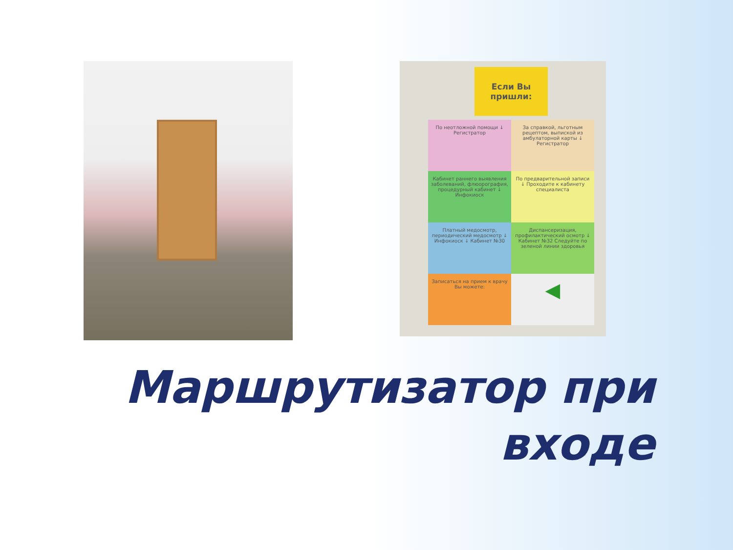Если Вы пришли:
По неотложной помощи ↓ Регистратор
За справкой, льготным рецептом, выпиской из амбулаторной карты ↓ Регистратор
Кабинет раннего выявления заболеваний, флюорография, процедурный кабинет ↓ Инфокиоск
По предварительной записи ↓ Проходите к кабинету специалиста
Платный медосмотр, периодический медосмотр ↓ Инфокиоск ↓ Кабинет №30
Диспансеризация, профилактический осмотр ↓ Кабинет №32 Следуйте по зеленой линии здоровья
Записаться на прием к врачу Вы можете:
◀
Маршрутизатор при
входе